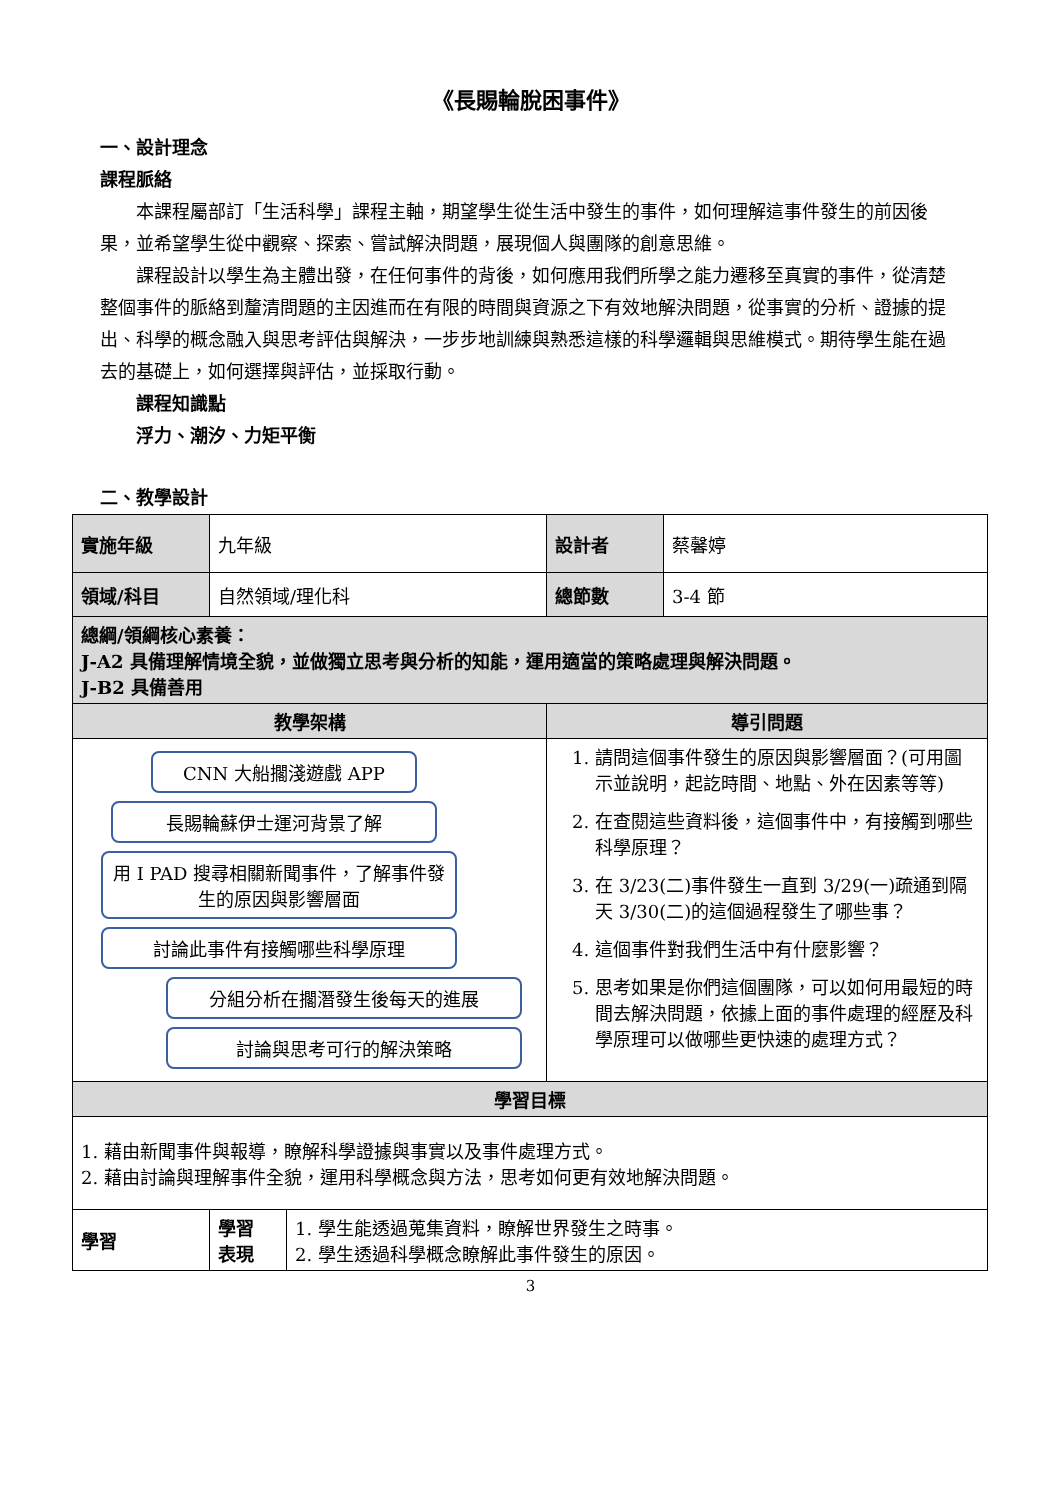《長賜輪脫困事件》
一、設計理念
課程脈絡
本課程屬部訂「生活科學」課程主軸，期望學生從生活中發生的事件，如何理解這事件發生的前因後果，並希望學生從中觀察、探索、嘗試解決問題，展現個人與團隊的創意思維。
課程設計以學生為主體出發，在任何事件的背後，如何應用我們所學之能力遷移至真實的事件，從清楚整個事件的脈絡到釐清問題的主因進而在有限的時間與資源之下有效地解決問題，從事實的分析、證據的提出、科學的概念融入與思考評估與解決，一步步地訓練與熟悉這樣的科學邏輯與思維模式。期待學生能在過去的基礎上，如何選擇與評估，並採取行動。
課程知識點
浮力、潮汐、力矩平衡
二、教學設計
| 實施年級 | 九年級 | 設計者 | 蔡馨婷 |
| 領域/科目 | 自然領域/理化科 | 總節數 | 3-4 節 |
| 總綱/領綱核心素養： J-A2 具備理解情境全貌，並做獨立思考與分析的知能，運用適當的策略處理與解決問題。 J-B2 具備善用 | | | |
| 教學架構 | | 導引問題 | |
| CNN 大船擱淺遊戲 APP 長賜輪蘇伊士運河背景了解 用 I PAD 搜尋相關新聞事件，了解事件發生的原因與影響層面 討論此事件有接觸哪些科學原理 分組分析在擱潛發生後每天的進展 討論與思考可行的解決策略 | | 1. 請問這個事件發生的原因與影響層面？(可用圖示並說明，起訖時間、地點、外在因素等等) 2. 在查閱這些資料後，這個事件中，有接觸到哪些科學原理？ 3. 在 3/23(二)事件發生一直到 3/29(一)疏通到隔天 3/30(二)的這個過程發生了哪些事？ 4. 這個事件對我們生活中有什麼影響？ 5. 思考如果是你們這個團隊，可以如何用最短的時間去解決問題，依據上面的事件處理的經歷及科學原理可以做哪些更快速的處理方式？ | |
| 學習目標 | | | |
| 1. 藉由新聞事件與報導，瞭解科學證據與事實以及事件處理方式。 2. 藉由討論與理解事件全貌，運用科學概念與方法，思考如何更有效地解決問題。 | | | |
| 學習 | / 學習 表現 / 1. 學生能透過蒐集資料，瞭解世界發生之時事。 2. 學生透過科學概念瞭解此事件發生的原因。 / | | |
3